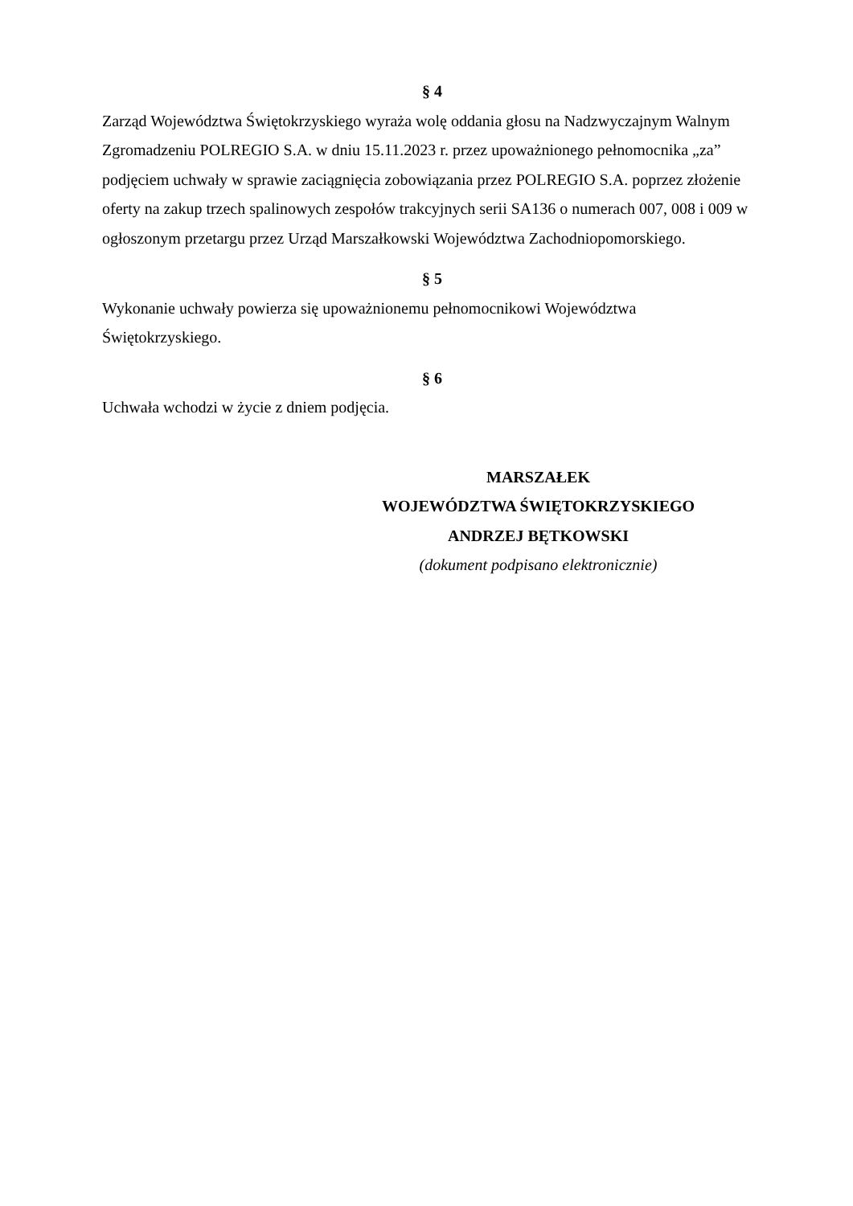§ 4
Zarząd Województwa Świętokrzyskiego wyraża wolę oddania głosu na Nadzwyczajnym Walnym Zgromadzeniu POLREGIO S.A. w dniu 15.11.2023 r. przez upoważnionego pełnomocnika „za” podjęciem uchwały w sprawie zaciągnięcia zobowiązania przez POLREGIO S.A. poprzez złożenie oferty na zakup trzech spalinowych zespołów trakcyjnych serii SA136 o numerach 007, 008 i 009 w ogłoszonym przetargu przez Urząd Marszałkowski Województwa Zachodniopomorskiego.
§ 5
Wykonanie uchwały powierza się upoważnionemu pełnomocnikowi Województwa Świętokrzyskiego.
§ 6
Uchwała wchodzi w życie z dniem podjęcia.
MARSZAŁEK
WOJEWÓDZTWA ŚWIĘTOKRZYSKIEGO
ANDRZEJ BĘTKOWSKI
(dokument podpisano elektronicznie)